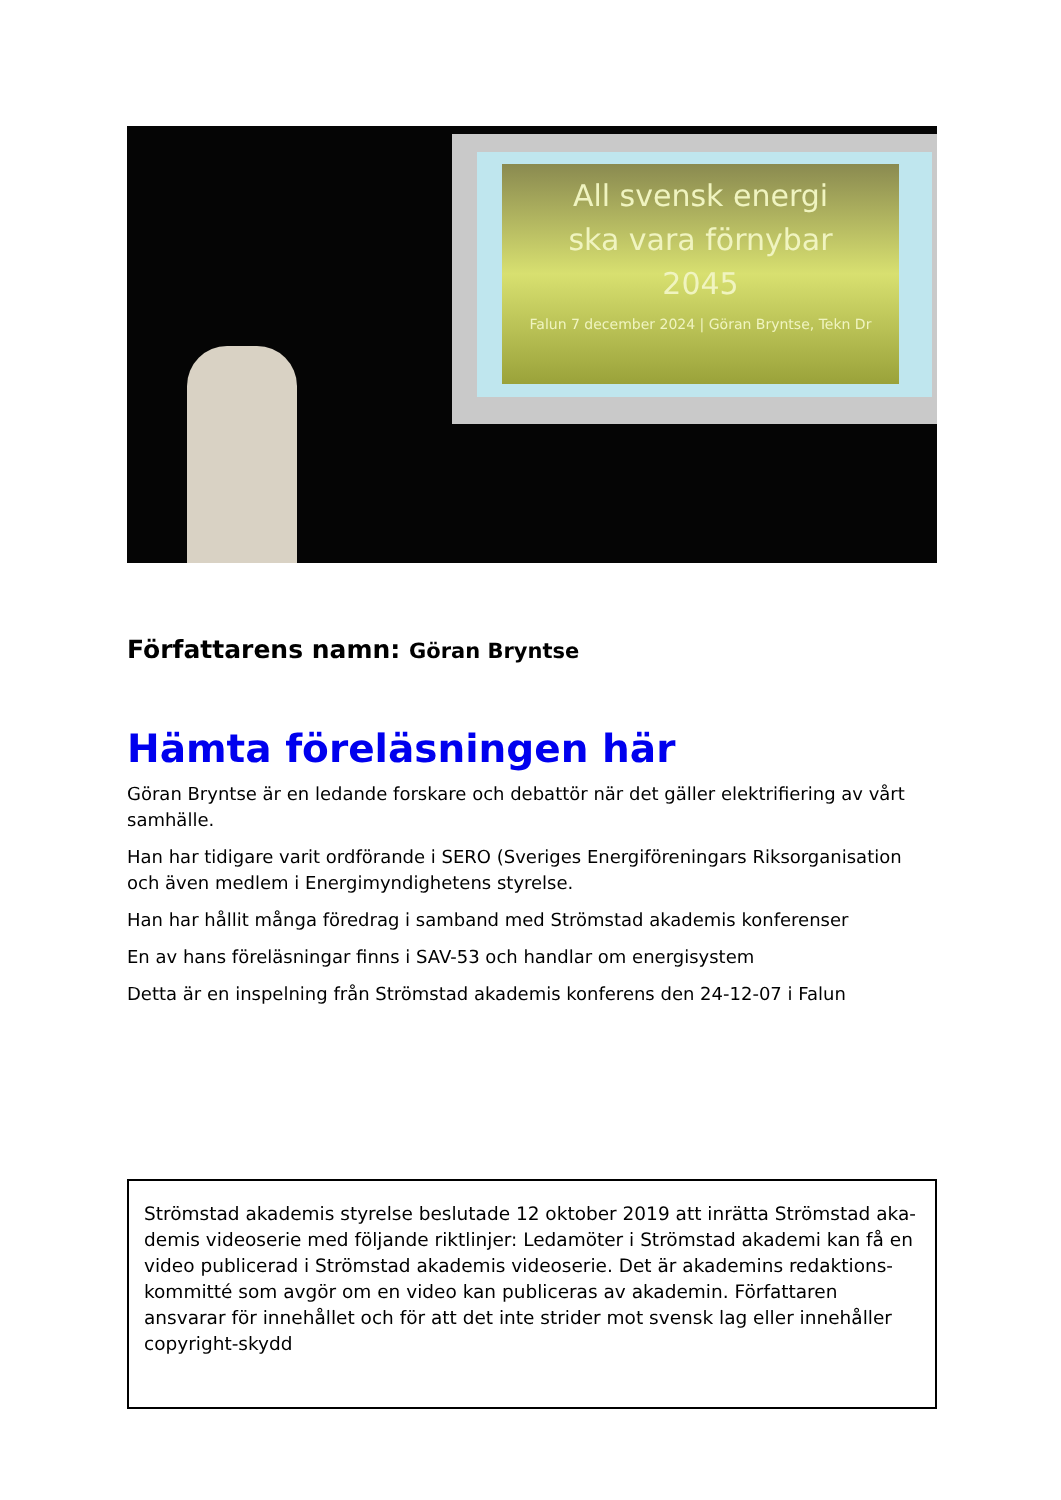All svensk energi
ska vara förnybar
2045
Falun 7 december 2024 | Göran Bryntse, Tekn Dr
Författarens namn: Göran Bryntse
Hämta föreläsningen här
Göran Bryntse är en ledande forskare och debattör när det gäller elektrifiering av vårt samhälle.
Han har tidigare varit ordförande i SERO (Sveriges Energiföreningars Riksorganisation och även medlem i Energimyndighetens styrelse.
Han har hållit många föredrag i samband med Strömstad akademis konferenser
En av hans föreläsningar finns i SAV-53 och handlar om energisystem
Detta är en inspelning från Strömstad akademis konferens den 24-12-07 i Falun
Strömstad akademis styrelse beslutade 12 oktober 2019 att inrätta Strömstad aka-demis videoserie med följande riktlinjer: Ledamöter i Strömstad akademi kan få en video publicerad i Strömstad akademis videoserie. Det är akademins redaktions-kommitté som avgör om en video kan publiceras av akademin. Författaren ansvarar för innehållet och för att det inte strider mot svensk lag eller innehåller copyright-skydd